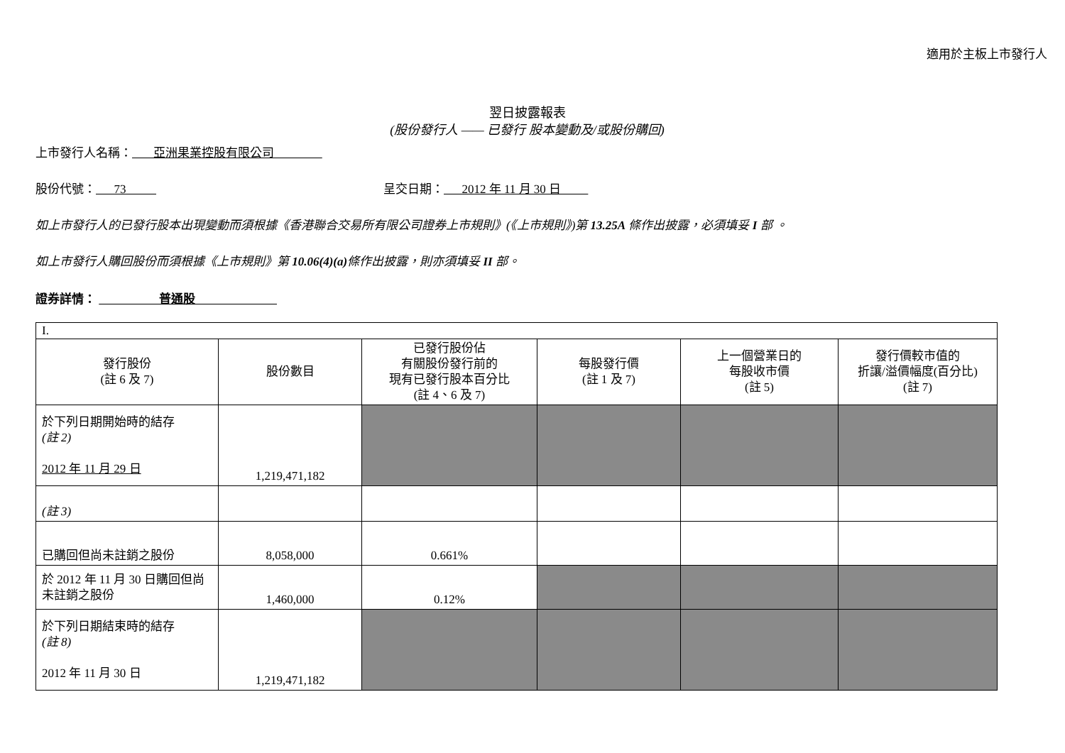適用於主板上市發行人
翌日披露報表
(股份發行人 —— 已發行 股本變動及/或股份購回)
上市發行人名稱： 亞洲果業控股有限公司
股份代號： 73 呈交日期： 2012 年 11 月 30 日
如上市發行人的已發行股本出現變動而須根據《香港聯合交易所有限公司證券上市規則》(《上市規則》)第 13.25A 條作出披露，必須填妥 I 部 。
如上市發行人購回股份而須根據《上市規則》第 10.06(4)(a) 條作出披露，則亦須填妥 II 部。
證券詳情： 普通股
| I. | | | | | |
| 發行股份 (註 6 及 7) | 股份數目 | 已發行股份佔 有關股份發行前的 現有已發行股本百分比 (註 4、6 及 7) | 每股發行價 (註 1 及 7) | 上一個營業日的 每股收市價 (註 5) | 發行價較市值的 折讓/溢價幅度(百分比) (註 7) |
| 於下列日期開始時的結存 (註 2) 2012 年 11 月 29 日 | 1,219,471,182 | | | | |
| (註 3) | | | | | |
| 已購回但尚未註銷之股份 | 8,058,000 | 0.661% | | | |
| 於 2012 年 11 月 30 日購回但尚未註銷之股份 | 1,460,000 | 0.12% | | | |
| 於下列日期結束時的結存 (註 8) 2012 年 11 月 30 日 | 1,219,471,182 | | | | |